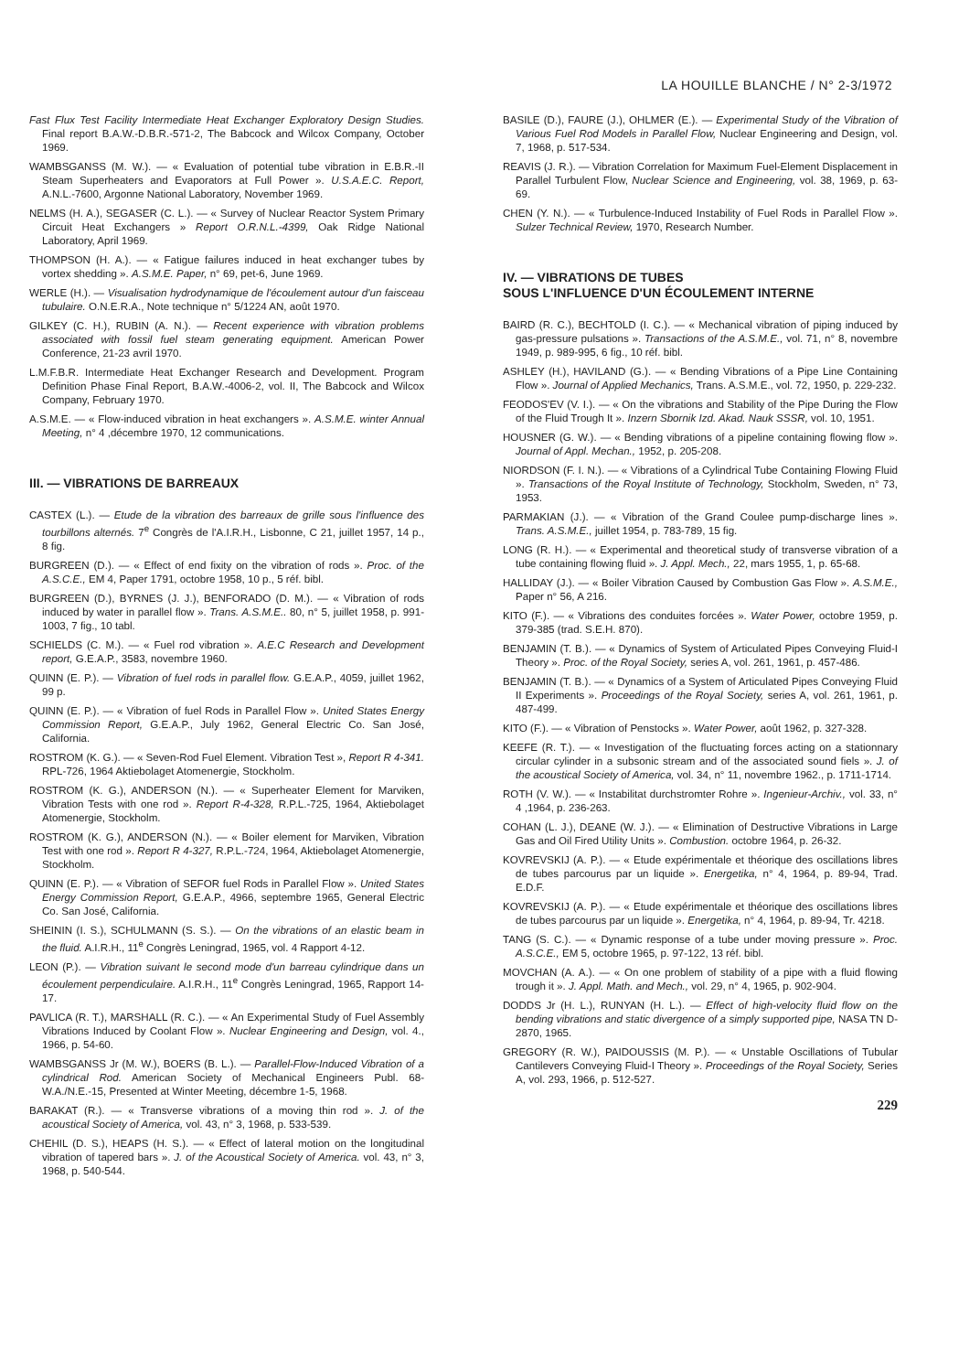LA HOUILLE BLANCHE / N° 2-3/1972
Fast Flux Test Facility Intermediate Heat Exchanger Exploratory Design Studies. Final report B.A.W.-D.B.R.-571-2, The Babcock and Wilcox Company, October 1969.
WAMBSGANSS (M. W.). — « Evaluation of potential tube vibration in E.B.R.-II Steam Superheaters and Evaporators at Full Power ». U.S.A.E.C. Report, A.N.L.-7600, Argonne National Laboratory, November 1969.
NELMS (H. A.), SEGASER (C. L.). — « Survey of Nuclear Reactor System Primary Circuit Heat Exchangers » Report O.R.N.L.-4399, Oak Ridge National Laboratory, April 1969.
THOMPSON (H. A.). — « Fatigue failures induced in heat exchanger tubes by vortex shedding ». A.S.M.E. Paper, n° 69, pet-6, June 1969.
WERLE (H.). — Visualisation hydrodynamique de l'écoulement autour d'un faisceau tubulaire. O.N.E.R.A., Note technique n° 5/1224 AN, août 1970.
GILKEY (C. H.), RUBIN (A. N.). — Recent experience with vibration problems associated with fossil fuel steam generating equipment. American Power Conference, 21-23 avril 1970.
L.M.F.B.R. Intermediate Heat Exchanger Research and Development. Program Definition Phase Final Report, B.A.W.-4006-2, vol. II, The Babcock and Wilcox Company, February 1970.
A.S.M.E. — « Flow-induced vibration in heat exchangers ». A.S.M.E. winter Annual Meeting, n° 4 ,décembre 1970, 12 communications.
III. — VIBRATIONS DE BARREAUX
CASTEX (L.). — Etude de la vibration des barreaux de grille sous l'influence des tourbillons alternés. 7<sup>e</sup> Congrès de l'A.I.R.H., Lisbonne, C 21, juillet 1957, 14 p., 8 fig.
BURGREEN (D.). — « Effect of end fixity on the vibration of rods ». Proc. of the A.S.C.E., EM 4, Paper 1791, octobre 1958, 10 p., 5 réf. bibl.
BURGREEN (D.), BYRNES (J. J.), BENFORADO (D. M.). — « Vibration of rods induced by water in parallel flow ». Trans. A.S.M.E.. 80, n° 5, juillet 1958, p. 991-1003, 7 fig., 10 tabl.
SCHIELDS (C. M.). — « Fuel rod vibration ». A.E.C Research and Development report, G.E.A.P., 3583, novembre 1960.
QUINN (E. P.). — Vibration of fuel rods in parallel flow. G.E.A.P., 4059, juillet 1962, 99 p.
QUINN (E. P.). — « Vibration of fuel Rods in Parallel Flow ». United States Energy Commission Report, G.E.A.P., July 1962, General Electric Co. San José, California.
ROSTROM (K. G.). — « Seven-Rod Fuel Element. Vibration Test », Report R 4-341. RPL-726, 1964 Aktiebolaget Atomenergie, Stockholm.
ROSTROM (K. G.), ANDERSON (N.). — « Superheater Element for Marviken, Vibration Tests with one rod ». Report R-4-328, R.P.L.-725, 1964, Aktiebolaget Atomenergie, Stockholm.
ROSTROM (K. G.), ANDERSON (N.). — « Boiler element for Marviken, Vibration Test with one rod ». Report R 4-327, R.P.L.-724, 1964, Aktiebolaget Atomenergie, Stockholm.
QUINN (E. P.). — « Vibration of SEFOR fuel Rods in Parallel Flow ». United States Energy Commission Report, G.E.A.P., 4966, septembre 1965, General Electric Co. San José, California.
SHEININ (I. S.), SCHULMANN (S. S.). — On the vibrations of an elastic beam in the fluid. A.I.R.H., 11<sup>e</sup> Congrès Leningrad, 1965, vol. 4 Rapport 4-12.
LEON (P.). — Vibration suivant le second mode d'un barreau cylindrique dans un écoulement perpendiculaire. A.I.R.H., 11<sup>e</sup> Congrès Leningrad, 1965, Rapport 14-17.
PAVLICA (R. T.), MARSHALL (R. C.). — « An Experimental Study of Fuel Assembly Vibrations Induced by Coolant Flow ». Nuclear Engineering and Design, vol. 4., 1966, p. 54-60.
WAMBSGANSS Jr (M. W.), BOERS (B. L.). — Parallel-Flow-Induced Vibration of a cylindrical Rod. American Society of Mechanical Engineers Publ. 68-W.A./N.E.-15, Presented at Winter Meeting, décembre 1-5, 1968.
BARAKAT (R.). — « Transverse vibrations of a moving thin rod ». J. of the acoustical Society of America, vol. 43, n° 3, 1968, p. 533-539.
CHEHIL (D. S.), HEAPS (H. S.). — « Effect of lateral motion on the longitudinal vibration of tapered bars ». J. of the Acoustical Society of America. vol. 43, n° 3, 1968, p. 540-544.
BASILE (D.), FAURE (J.), OHLMER (E.). — Experimental Study of the Vibration of Various Fuel Rod Models in Parallel Flow, Nuclear Engineering and Design, vol. 7, 1968, p. 517-534.
REAVIS (J. R.). — Vibration Correlation for Maximum Fuel-Element Displacement in Parallel Turbulent Flow, Nuclear Science and Engineering, vol. 38, 1969, p. 63-69.
CHEN (Y. N.). — « Turbulence-Induced Instability of Fuel Rods in Parallel Flow ». Sulzer Technical Review, 1970, Research Number.
IV. — VIBRATIONS DE TUBES
SOUS L'INFLUENCE D'UN ÉCOULEMENT INTERNE
BAIRD (R. C.), BECHTOLD (I. C.). — « Mechanical vibration of piping induced by gas-pressure pulsations ». Transactions of the A.S.M.E., vol. 71, n° 8, novembre 1949, p. 989-995, 6 fig., 10 réf. bibl.
ASHLEY (H.), HAVILAND (G.). — « Bending Vibrations of a Pipe Line Containing Flow ». Journal of Applied Mechanics, Trans. A.S.M.E., vol. 72, 1950, p. 229-232.
FEODOS'EV (V. I.). — « On the vibrations and Stability of the Pipe During the Flow of the Fluid Trough It ». Inzern Sbornik Izd. Akad. Nauk SSSR, vol. 10, 1951.
HOUSNER (G. W.). — « Bending vibrations of a pipeline containing flowing flow ». Journal of Appl. Mechan., 1952, p. 205-208.
NIORDSON (F. I. N.). — « Vibrations of a Cylindrical Tube Containing Flowing Fluid ». Transactions of the Royal Institute of Technology, Stockholm, Sweden, n° 73, 1953.
PARMAKIAN (J.). — « Vibration of the Grand Coulee pump-discharge lines ». Trans. A.S.M.E., juillet 1954, p. 783-789, 15 fig.
LONG (R. H.). — « Experimental and theoretical study of transverse vibration of a tube containing flowing fluid ». J. Appl. Mech., 22, mars 1955, 1, p. 65-68.
HALLIDAY (J.). — « Boiler Vibration Caused by Combustion Gas Flow ». A.S.M.E., Paper n° 56, A 216.
KITO (F.). — « Vibrations des conduites forcées ». Water Power, octobre 1959, p. 379-385 (trad. S.E.H. 870).
BENJAMIN (T. B.). — « Dynamics of System of Articulated Pipes Conveying Fluid-I Theory ». Proc. of the Royal Society, series A, vol. 261, 1961, p. 457-486.
BENJAMIN (T. B.). — « Dynamics of a System of Articulated Pipes Conveying Fluid II Experiments ». Proceedings of the Royal Society, series A, vol. 261, 1961, p. 487-499.
KITO (F.). — « Vibration of Penstocks ». Water Power, août 1962, p. 327-328.
KEEFE (R. T.). — « Investigation of the fluctuating forces acting on a stationnary circular cylinder in a subsonic stream and of the associated sound fiels ». J. of the acoustical Society of America, vol. 34, n° 11, novembre 1962., p. 1711-1714.
ROTH (V. W.). — « Instabilitat durchstromter Rohre ». Ingenieur-Archiv., vol. 33, n° 4 ,1964, p. 236-263.
COHAN (L. J.), DEANE (W. J.). — « Elimination of Destructive Vibrations in Large Gas and Oil Fired Utility Units ». Combustion. octobre 1964, p. 26-32.
KOVREVSKIJ (A. P.). — « Etude expérimentale et théorique des oscillations libres de tubes parcourus par un liquide ». Energetika, n° 4, 1964, p. 89-94, Trad. E.D.F.
KOVREVSKIJ (A. P.). — « Etude expérimentale et théorique des oscillations libres de tubes parcourus par un liquide ». Energetika, n° 4, 1964, p. 89-94, Tr. 4218.
TANG (S. C.). — « Dynamic response of a tube under moving pressure ». Proc. A.S.C.E., EM 5, octobre 1965, p. 97-122, 13 réf. bibl.
MOVCHAN (A. A.). — « On one problem of stability of a pipe with a fluid flowing trough it ». J. Appl. Math. and Mech., vol. 29, n° 4, 1965, p. 902-904.
DODDS Jr (H. L.), RUNYAN (H. L.). — Effect of high-velocity fluid flow on the bending vibrations and static divergence of a simply supported pipe, NASA TN D-2870, 1965.
GREGORY (R. W.), PAIDOUSSIS (M. P.). — « Unstable Oscillations of Tubular Cantilevers Conveying Fluid-I Theory ». Proceedings of the Royal Society, Series A, vol. 293, 1966, p. 512-527.
229